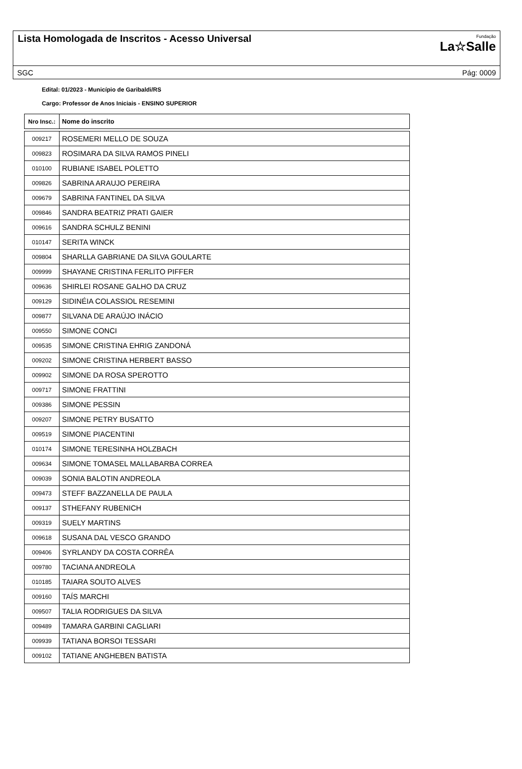Lista Homologada de Inscritos - Acesso Universal
Fundação
La☆Salle
SGC Pág: 0009
Edital: 01/2023 - Município de Garibaldi/RS
Cargo: Professor de Anos Iniciais - ENSINO SUPERIOR
| Nro Insc.: | Nome do inscrito |
| --- | --- |
| 009217 | ROSEMERI MELLO DE SOUZA |
| 009823 | ROSIMARA DA SILVA RAMOS PINELI |
| 010100 | RUBIANE ISABEL POLETTO |
| 009826 | SABRINA ARAUJO PEREIRA |
| 009679 | SABRINA FANTINEL DA SILVA |
| 009846 | SANDRA BEATRIZ PRATI GAIER |
| 009616 | SANDRA SCHULZ BENINI |
| 010147 | SERITA WINCK |
| 009804 | SHARLLA GABRIANE DA SILVA GOULARTE |
| 009999 | SHAYANE CRISTINA FERLITO PIFFER |
| 009636 | SHIRLEI ROSANE GALHO DA CRUZ |
| 009129 | SIDINÉIA COLASSIOL RESEMINI |
| 009877 | SILVANA DE ARAÚJO INÁCIO |
| 009550 | SIMONE CONCI |
| 009535 | SIMONE CRISTINA EHRIG ZANDONÁ |
| 009202 | SIMONE CRISTINA HERBERT BASSO |
| 009902 | SIMONE DA ROSA SPEROTTO |
| 009717 | SIMONE FRATTINI |
| 009386 | SIMONE PESSIN |
| 009207 | SIMONE PETRY BUSATTO |
| 009519 | SIMONE PIACENTINI |
| 010174 | SIMONE TERESINHA HOLZBACH |
| 009634 | SIMONE TOMASEL MALLABARBA CORREA |
| 009039 | SONIA BALOTIN ANDREOLA |
| 009473 | STEFF BAZZANELLA DE PAULA |
| 009137 | STHEFANY RUBENICH |
| 009319 | SUELY MARTINS |
| 009618 | SUSANA DAL VESCO GRANDO |
| 009406 | SYRLANDY DA COSTA CORRÊA |
| 009780 | TACIANA ANDREOLA |
| 010185 | TAIARA SOUTO ALVES |
| 009160 | TAÍS MARCHI |
| 009507 | TALIA RODRIGUES DA SILVA |
| 009489 | TAMARA GARBINI CAGLIARI |
| 009939 | TATIANA BORSOI TESSARI |
| 009102 | TATIANE ANGHEBEN BATISTA |